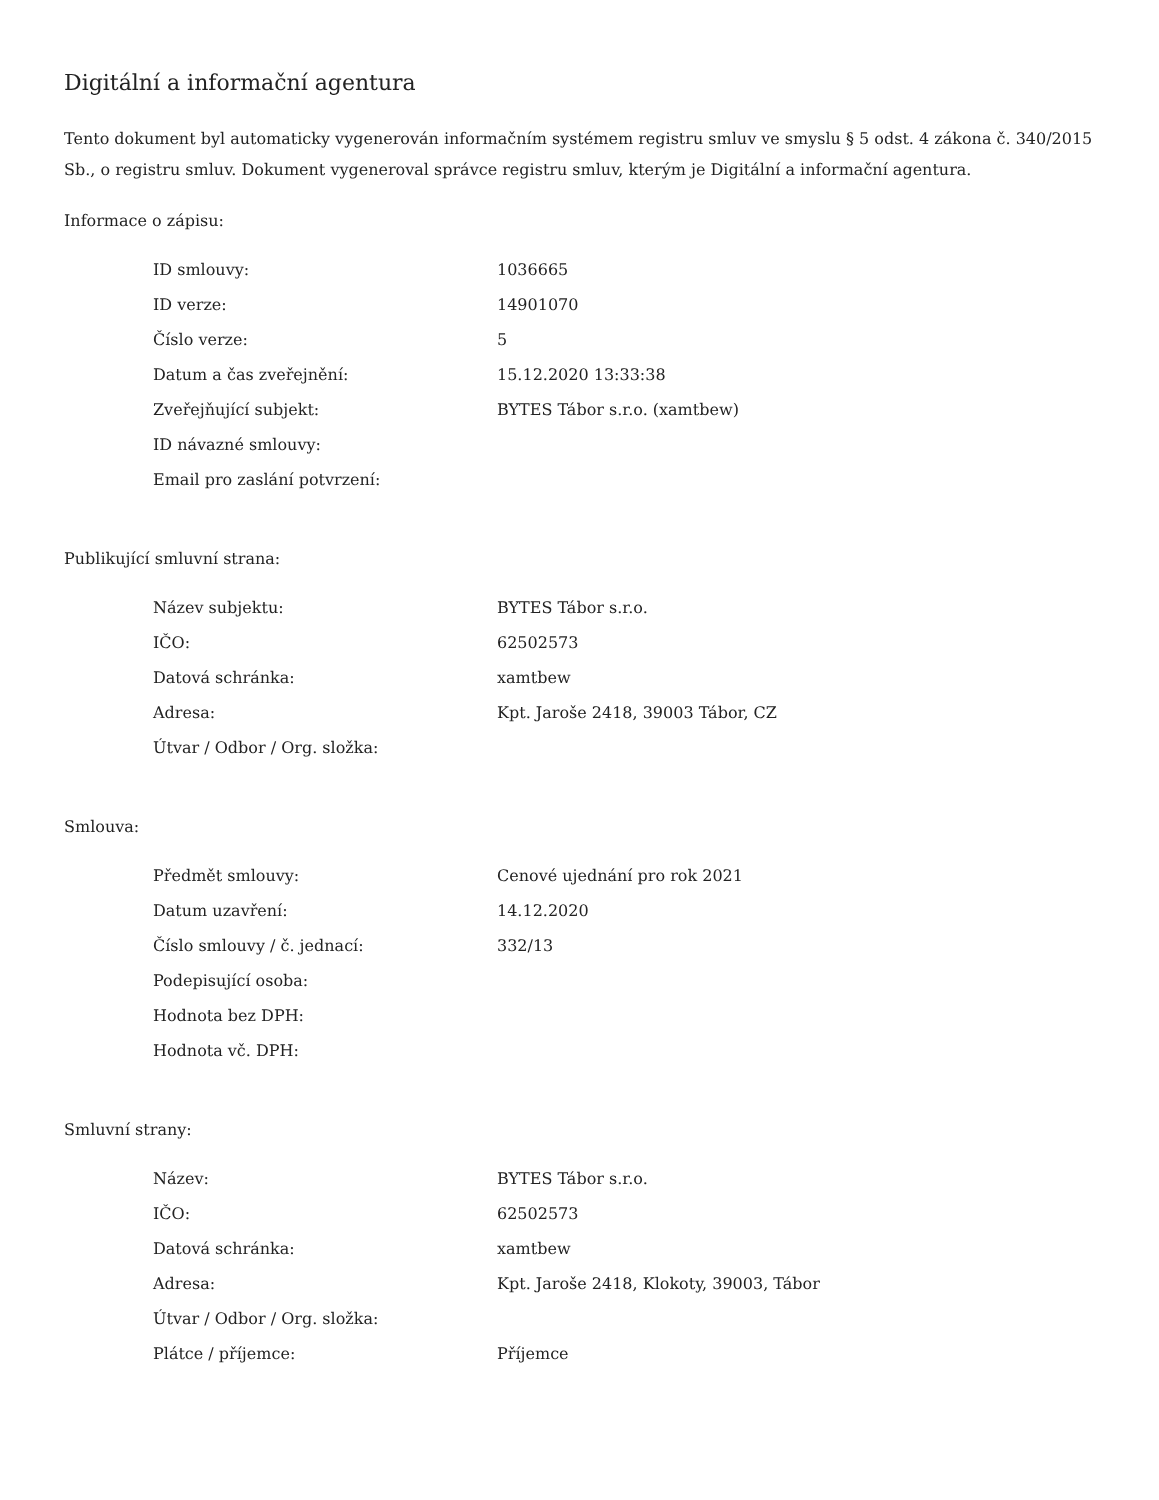Digitální a informační agentura
Tento dokument byl automaticky vygenerován informačním systémem registru smluv ve smyslu § 5 odst. 4 zákona č. 340/2015 Sb., o registru smluv. Dokument vygeneroval správce registru smluv, kterým je Digitální a informační agentura.
Informace o zápisu:
| ID smlouvy: | 1036665 |
| ID verze: | 14901070 |
| Číslo verze: | 5 |
| Datum a čas zveřejnění: | 15.12.2020 13:33:38 |
| Zveřejňující subjekt: | BYTES Tábor s.r.o. (xamtbew) |
| ID návazné smlouvy: | |
| Email pro zaslání potvrzení: | |
Publikující smluvní strana:
| Název subjektu: | BYTES Tábor s.r.o. |
| IČO: | 62502573 |
| Datová schránka: | xamtbew |
| Adresa: | Kpt. Jaroše 2418, 39003 Tábor, CZ |
| Útvar / Odbor / Org. složka: | |
Smlouva:
| Předmět smlouvy: | Cenové ujednání pro rok 2021 |
| Datum uzavření: | 14.12.2020 |
| Číslo smlouvy / č. jednací: | 332/13 |
| Podepisující osoba: | |
| Hodnota bez DPH: | |
| Hodnota vč. DPH: | |
Smluvní strany:
| Název: | BYTES Tábor s.r.o. |
| IČO: | 62502573 |
| Datová schránka: | xamtbew |
| Adresa: | Kpt. Jaroše 2418, Klokoty, 39003, Tábor |
| Útvar / Odbor / Org. složka: | |
| Plátce / příjemce: | Příjemce |